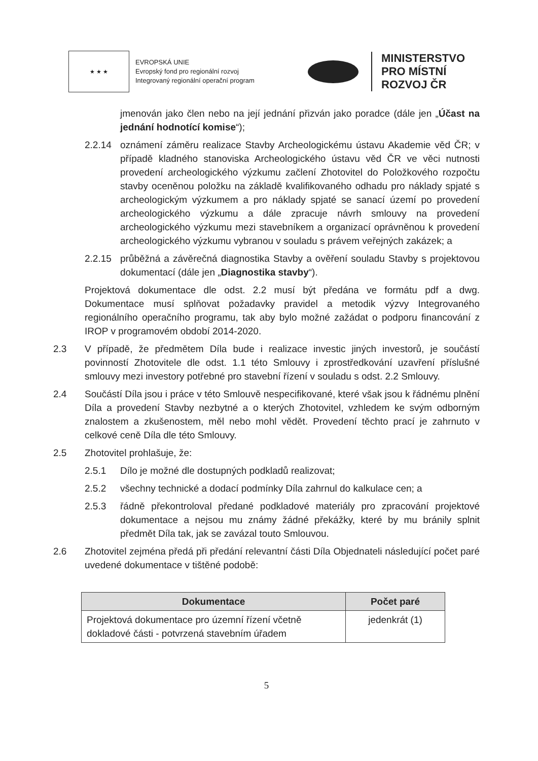★ ★ ★
EVROPSKÁ UNIE
Evropský fond pro regionální rozvoj
Integrovaný regionální operační program
MINISTERSTVO
PRO MÍSTNÍ
ROZVOJ ČR
jmenován jako člen nebo na její jednání přizván jako poradce (dále jen „Účast na jednání hodnotící komise“);
2.2.14 oznámení záměru realizace Stavby Archeologickému ústavu Akademie věd ČR; v případě kladného stanoviska Archeologického ústavu věd ČR ve věci nutnosti provedení archeologického výzkumu začlení Zhotovitel do Položkového rozpočtu stavby oceněnou položku na základě kvalifikovaného odhadu pro náklady spjaté s archeologickým výzkumem a pro náklady spjaté se sanací území po provedení archeologického výzkumu a dále zpracuje návrh smlouvy na provedení archeologického výzkumu mezi stavebníkem a organizací oprávněnou k provedení archeologického výzkumu vybranou v souladu s právem veřejných zakázek; a
2.2.15 průběžná a závěrečná diagnostika Stavby a ověření souladu Stavby s projektovou dokumentací (dále jen „Diagnostika stavby“).
Projektová dokumentace dle odst. 2.2 musí být předána ve formátu pdf a dwg. Dokumentace musí splňovat požadavky pravidel a metodik výzvy Integrovaného regionálního operačního programu, tak aby bylo možné zažádat o podporu financování z IROP v programovém období 2014-2020.
2.3 V případě, že předmětem Díla bude i realizace investic jiných investorů, je součástí povinností Zhotovitele dle odst. 1.1 této Smlouvy i zprostředkování uzavření příslušné smlouvy mezi investory potřebné pro stavební řízení v souladu s odst. 2.2 Smlouvy.
2.4 Součástí Díla jsou i práce v této Smlouvě nespecifikované, které však jsou k řádnému plnění Díla a provedení Stavby nezbytné a o kterých Zhotovitel, vzhledem ke svým odborným znalostem a zkušenostem, měl nebo mohl vědět. Provedení těchto prací je zahrnuto v celkové ceně Díla dle této Smlouvy.
2.5 Zhotovitel prohlašuje, že:
2.5.1 Dílo je možné dle dostupných podkladů realizovat;
2.5.2 všechny technické a dodací podmínky Díla zahrnul do kalkulace cen; a
2.5.3 řádně překontroloval předané podkladové materiály pro zpracování projektové dokumentace a nejsou mu známy žádné překážky, které by mu bránily splnit předmět Díla tak, jak se zavázal touto Smlouvou.
2.6 Zhotovitel zejména předá při předání relevantní části Díla Objednateli následující počet paré uvedené dokumentace v tištěné podobě:
| Dokumentace | Počet paré |
| --- | --- |
| Projektová dokumentace pro územní řízení včetně dokladové části - potvrzená stavebním úřadem | jedenkrát (1) |
5